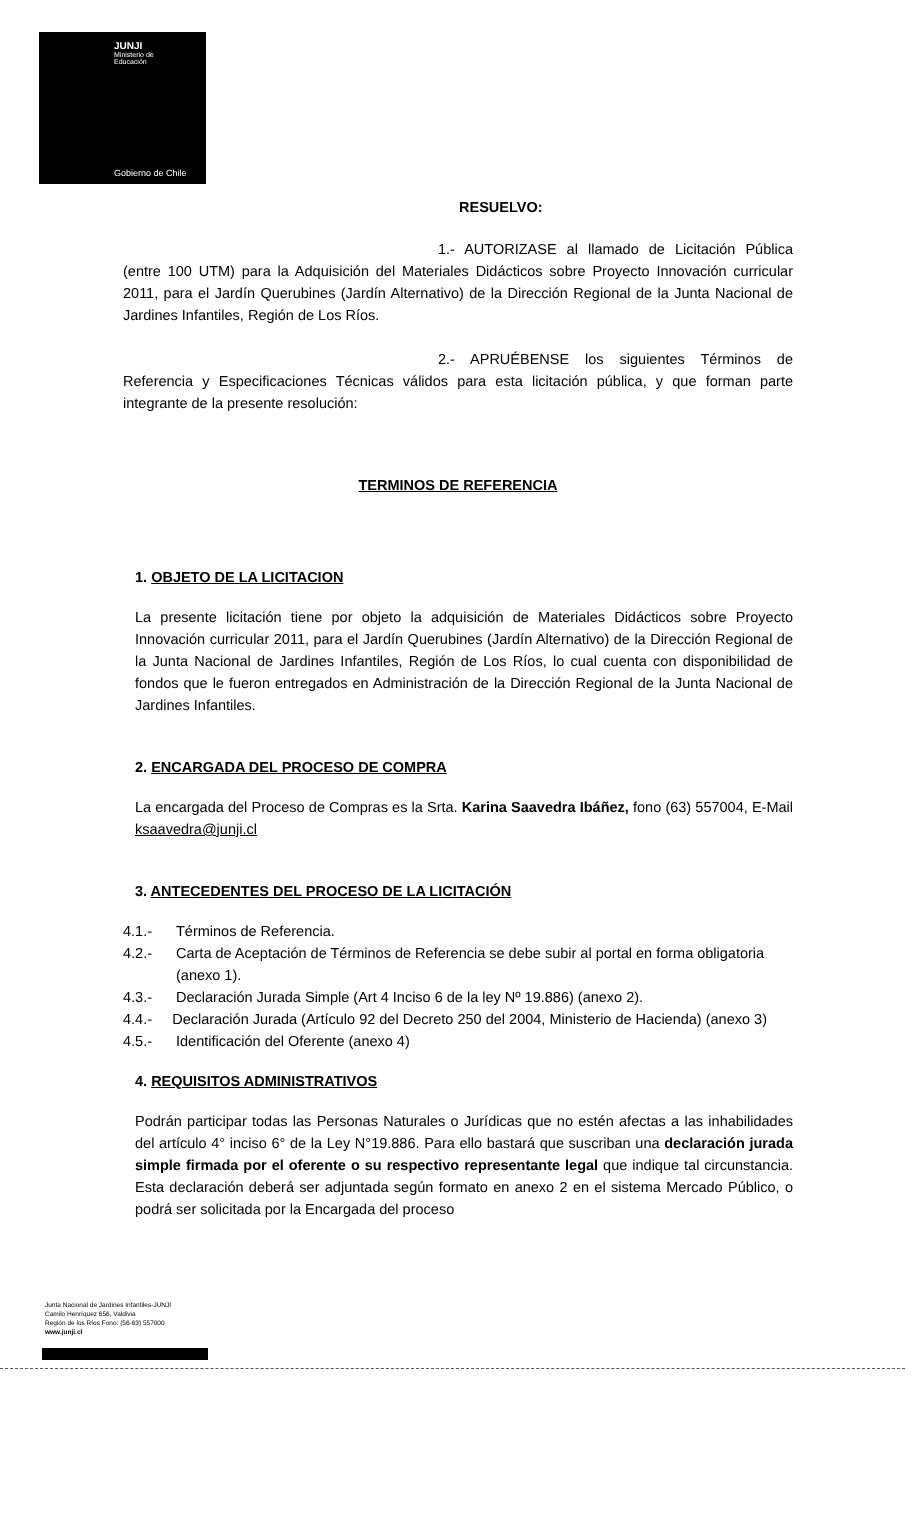JUNJI
Ministerio de
Educación
Gobierno de Chile
RESUELVO:
1.- AUTORIZASE al llamado de Licitación Pública (entre 100 UTM) para la Adquisición del Materiales Didácticos sobre Proyecto Innovación curricular 2011, para el Jardín Querubines (Jardín Alternativo) de la Dirección Regional de la Junta Nacional de Jardines Infantiles, Región de Los Ríos.
2.- APRUÉBENSE los siguientes Términos de Referencia y Especificaciones Técnicas válidos para esta licitación pública, y que forman parte integrante de la presente resolución:
TERMINOS DE REFERENCIA
1. OBJETO DE LA LICITACION
La presente licitación tiene por objeto la adquisición de Materiales Didácticos sobre Proyecto Innovación curricular 2011, para el Jardín Querubines (Jardín Alternativo) de la Dirección Regional de la Junta Nacional de Jardines Infantiles, Región de Los Ríos, lo cual cuenta con disponibilidad de fondos que le fueron entregados en Administración de la Dirección Regional de la Junta Nacional de Jardines Infantiles.
2. ENCARGADA DEL PROCESO DE COMPRA
La encargada del Proceso de Compras es la Srta. Karina Saavedra Ibáñez, fono (63) 557004, E-Mail ksaavedra@junji.cl
3. ANTECEDENTES DEL PROCESO DE LA LICITACIÓN
4.1.- Términos de Referencia.
4.2.- Carta de Aceptación de Términos de Referencia se debe subir al portal en forma obligatoria (anexo 1).
4.3.- Declaración Jurada Simple (Art 4 Inciso 6 de la ley Nº 19.886) (anexo 2).
4.4.- Declaración Jurada (Artículo 92 del Decreto 250 del 2004, Ministerio de Hacienda) (anexo 3)
4.5.- Identificación del Oferente (anexo 4)
4. REQUISITOS ADMINISTRATIVOS
Podrán participar todas las Personas Naturales o Jurídicas que no estén afectas a las inhabilidades del artículo 4° inciso 6° de la Ley N°19.886. Para ello bastará que suscriban una declaración jurada simple firmada por el oferente o su respectivo representante legal que indique tal circunstancia. Esta declaración deberá ser adjuntada según formato en anexo 2 en el sistema Mercado Público, o podrá ser solicitada por la Encargada del proceso
Junta Nacional de Jardines Infantiles-JUNJI
Camilo Henríquez 656, Valdivia
Región de los Ríos Fono: (56-63) 557000
www.junji.cl